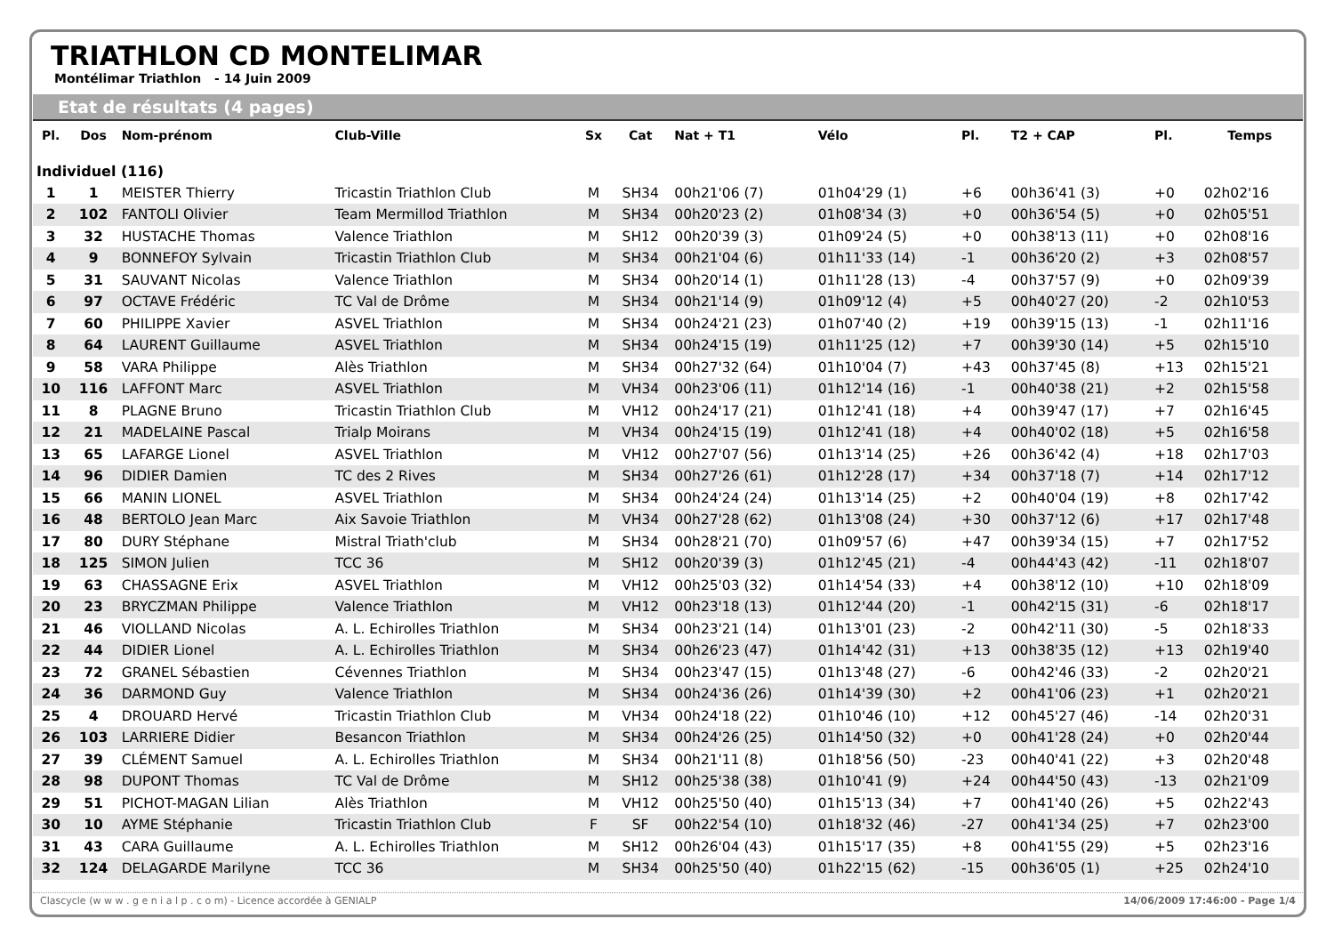TRIATHLON CD MONTELIMAR
Montélimar Triathlon - 14 Juin 2009
Etat de résultats (4 pages)
| Pl. | Dos | Nom-prénom | Club-Ville | Sx | Cat | Nat + T1 | Vélo | Pl. | T2 + CAP | Pl. | Temps |
| --- | --- | --- | --- | --- | --- | --- | --- | --- | --- | --- | --- |
| Individuel (116) | | | | | | | | | | | |
| 1 | 1 | MEISTER Thierry | Tricastin Triathlon Club | M | SH34 | 00h21'06 (7) | 01h04'29 (1) | +6 | 00h36'41 (3) | +0 | 02h02'16 |
| 2 | 102 | FANTOLI Olivier | Team Mermillod Triathlon | M | SH34 | 00h20'23 (2) | 01h08'34 (3) | +0 | 00h36'54 (5) | +0 | 02h05'51 |
| 3 | 32 | HUSTACHE Thomas | Valence Triathlon | M | SH12 | 00h20'39 (3) | 01h09'24 (5) | +0 | 00h38'13 (11) | +0 | 02h08'16 |
| 4 | 9 | BONNEFOY Sylvain | Tricastin Triathlon Club | M | SH34 | 00h21'04 (6) | 01h11'33 (14) | -1 | 00h36'20 (2) | +3 | 02h08'57 |
| 5 | 31 | SAUVANT Nicolas | Valence Triathlon | M | SH34 | 00h20'14 (1) | 01h11'28 (13) | -4 | 00h37'57 (9) | +0 | 02h09'39 |
| 6 | 97 | OCTAVE Frédéric | TC Val de Drôme | M | SH34 | 00h21'14 (9) | 01h09'12 (4) | +5 | 00h40'27 (20) | -2 | 02h10'53 |
| 7 | 60 | PHILIPPE Xavier | ASVEL Triathlon | M | SH34 | 00h24'21 (23) | 01h07'40 (2) | +19 | 00h39'15 (13) | -1 | 02h11'16 |
| 8 | 64 | LAURENT Guillaume | ASVEL Triathlon | M | SH34 | 00h24'15 (19) | 01h11'25 (12) | +7 | 00h39'30 (14) | +5 | 02h15'10 |
| 9 | 58 | VARA Philippe | Alès Triathlon | M | SH34 | 00h27'32 (64) | 01h10'04 (7) | +43 | 00h37'45 (8) | +13 | 02h15'21 |
| 10 | 116 | LAFFONT Marc | ASVEL Triathlon | M | VH34 | 00h23'06 (11) | 01h12'14 (16) | -1 | 00h40'38 (21) | +2 | 02h15'58 |
| 11 | 8 | PLAGNE Bruno | Tricastin Triathlon Club | M | VH12 | 00h24'17 (21) | 01h12'41 (18) | +4 | 00h39'47 (17) | +7 | 02h16'45 |
| 12 | 21 | MADELAINE Pascal | Trialp Moirans | M | VH34 | 00h24'15 (19) | 01h12'41 (18) | +4 | 00h40'02 (18) | +5 | 02h16'58 |
| 13 | 65 | LAFARGE Lionel | ASVEL Triathlon | M | VH12 | 00h27'07 (56) | 01h13'14 (25) | +26 | 00h36'42 (4) | +18 | 02h17'03 |
| 14 | 96 | DIDIER Damien | TC des 2 Rives | M | SH34 | 00h27'26 (61) | 01h12'28 (17) | +34 | 00h37'18 (7) | +14 | 02h17'12 |
| 15 | 66 | MANIN LIONEL | ASVEL Triathlon | M | SH34 | 00h24'24 (24) | 01h13'14 (25) | +2 | 00h40'04 (19) | +8 | 02h17'42 |
| 16 | 48 | BERTOLO Jean Marc | Aix Savoie Triathlon | M | VH34 | 00h27'28 (62) | 01h13'08 (24) | +30 | 00h37'12 (6) | +17 | 02h17'48 |
| 17 | 80 | DURY Stéphane | Mistral Triath'club | M | SH34 | 00h28'21 (70) | 01h09'57 (6) | +47 | 00h39'34 (15) | +7 | 02h17'52 |
| 18 | 125 | SIMON Julien | TCC 36 | M | SH12 | 00h20'39 (3) | 01h12'45 (21) | -4 | 00h44'43 (42) | -11 | 02h18'07 |
| 19 | 63 | CHASSAGNE Erix | ASVEL Triathlon | M | VH12 | 00h25'03 (32) | 01h14'54 (33) | +4 | 00h38'12 (10) | +10 | 02h18'09 |
| 20 | 23 | BRYCZMAN Philippe | Valence Triathlon | M | VH12 | 00h23'18 (13) | 01h12'44 (20) | -1 | 00h42'15 (31) | -6 | 02h18'17 |
| 21 | 46 | VIOLLAND Nicolas | A. L. Echirolles Triathlon | M | SH34 | 00h23'21 (14) | 01h13'01 (23) | -2 | 00h42'11 (30) | -5 | 02h18'33 |
| 22 | 44 | DIDIER Lionel | A. L. Echirolles Triathlon | M | SH34 | 00h26'23 (47) | 01h14'42 (31) | +13 | 00h38'35 (12) | +13 | 02h19'40 |
| 23 | 72 | GRANEL Sébastien | Cévennes Triathlon | M | SH34 | 00h23'47 (15) | 01h13'48 (27) | -6 | 00h42'46 (33) | -2 | 02h20'21 |
| 24 | 36 | DARMOND Guy | Valence Triathlon | M | SH34 | 00h24'36 (26) | 01h14'39 (30) | +2 | 00h41'06 (23) | +1 | 02h20'21 |
| 25 | 4 | DROUARD Hervé | Tricastin Triathlon Club | M | VH34 | 00h24'18 (22) | 01h10'46 (10) | +12 | 00h45'27 (46) | -14 | 02h20'31 |
| 26 | 103 | LARRIERE Didier | Besancon Triathlon | M | SH34 | 00h24'26 (25) | 01h14'50 (32) | +0 | 00h41'28 (24) | +0 | 02h20'44 |
| 27 | 39 | CLÉMENT Samuel | A. L. Echirolles Triathlon | M | SH34 | 00h21'11 (8) | 01h18'56 (50) | -23 | 00h40'41 (22) | +3 | 02h20'48 |
| 28 | 98 | DUPONT Thomas | TC Val de Drôme | M | SH12 | 00h25'38 (38) | 01h10'41 (9) | +24 | 00h44'50 (43) | -13 | 02h21'09 |
| 29 | 51 | PICHOT-MAGAN Lilian | Alès Triathlon | M | VH12 | 00h25'50 (40) | 01h15'13 (34) | +7 | 00h41'40 (26) | +5 | 02h22'43 |
| 30 | 10 | AYME Stéphanie | Tricastin Triathlon Club | F | SF | 00h22'54 (10) | 01h18'32 (46) | -27 | 00h41'34 (25) | +7 | 02h23'00 |
| 31 | 43 | CARA Guillaume | A. L. Echirolles Triathlon | M | SH12 | 00h26'04 (43) | 01h15'17 (35) | +8 | 00h41'55 (29) | +5 | 02h23'16 |
| 32 | 124 | DELAGARDE Marilyne | TCC 36 | M | SH34 | 00h25'50 (40) | 01h22'15 (62) | -15 | 00h36'05 (1) | +25 | 02h24'10 |
Clascycle (w w w . g e n i a l p . c o m) - Licence accordée à GENIALP 14/06/2009 17:46:00 - Page 1/4